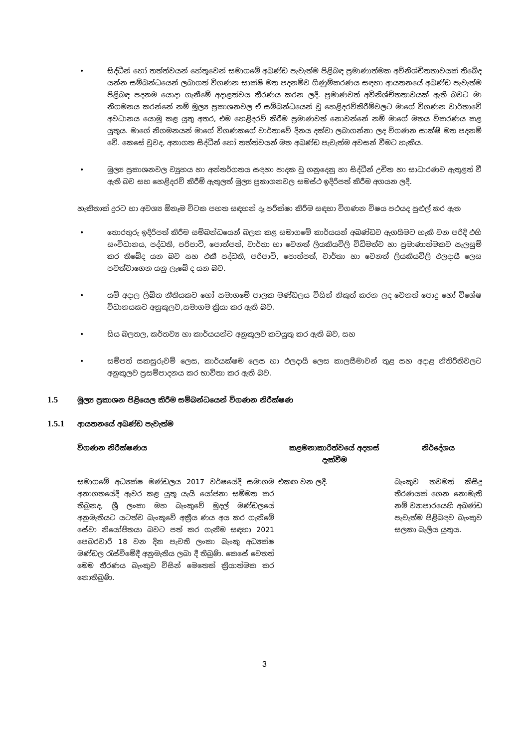• සිද්ධීන් හෝ තත්ත්වයන් හේතුවෙන් සමාගමේ අඛණ්ඩ පැවැත්ම පිළිබඳ ප්‍රමාණාත්මක අවිනිශ්චිතතාවයක් තිබේද යන්න සම්බන්ධයෙන් ලබාගත් විගණන සාක්ෂි මත පදනම්ව ගිණුම්කරණය සඳහා ආයතනයේ අඛණ්ඩ පැවැත්ම පිළිබඳ පදනම යොදා ගැනීමේ අදාළත්වය තීරණය කරන ලදී. ප්‍රමාණවත් අවිනිශ්චිතතාවයක් ඇති බවට මා නිගමනය කරන්නේ නම් මූල්‍ය ප්‍රකාශනවල ඒ සම්බන්ධයෙන් වූ හෙළිදරව්කිරීම්වලට මාගේ විගණන වාර්තාවේ අවධානය යොමු කළ යුතු අතර, එම හෙළිදරව් කිරීම ප්‍රමාණවත් නොවන්නේ නම් මාගේ මතය විකරණය කළ යුතුය. මාගේ නිගමනයන් මාගේ විගණකගේ වාර්තාවේ දිනය දක්වා ලබාගන්නා ලද විගණන සාක්ෂි මත පදනම් වේ. කෙසේ වුවද, අනාගත සිද්ධීන් හෝ තත්ත්වයන් මත අඛණ්ඩ පැවැත්ම අවසන් වීමට හැකිය.
• මූල්‍ය ප්‍රකාශනවල ව්‍යුහය හා අන්තර්ගතය සඳහා පාදක වූ ගනුදෙනු හා සිද්ධීන් උචිත හා සාධාරණව ඇතුළත් වී ඇති බව සහ හෙළිදරව් කිරීම් ඇතුලත් මූල්‍ය ප්‍රකාශනවල සමස්ථ ඉදිරිපත් කිරීම අගයන ලදී.
හැකිතාක් දුරට හා අවශ්‍ය ඕනෑම විටක පහත සඳහන් දෑ පරීක්ෂා කිරීම සඳහා විගණන විෂය පථයද පුළුල් කර ඇත
• තොරතුරු ඉදිරිපත් කිරීම සම්බන්ධයෙන් බලන කළ සමාගමේ කාර්යයන් අඛණ්ඩව ඇගයීමට හැකි වන පරිදි එහි සංවිධානය, පද්ධති, පරිපාටි, පොත්පත්, වාර්තා හා වෙනත් ලියකියවිලි විධිමත්ව හා ප්‍රමාණාත්මකව සැලසුම් කර තිබේද යන බව සහ එකී පද්ධති, පරිපාටි, පොත්පත්, වාර්තා හා වෙනත් ලියකියවිලි ඵලදායී ලෙස පවත්වාගෙන යනු ලැබේ ද යන බව.
• යම් අදාල ලිඛිත නීතියකට හෝ සමාගමේ පාලක මණ්ඩලය විසින් නිකුත් කරන ලද වෙනත් පොදු හෝ විශේෂ විධානයකට අනුකූලව,සමාගම ක්‍රියා කර ඇති බව.
• සිය බලතල, කර්තව්‍ය හා කාර්යයන්ට අනුකූලව කටයුතු කර ඇති බව, සහ
• සම්පත් සකසුරුවම් ලෙස, කාර්යක්ෂම ලෙස හා ඵලදායී ලෙස කාලසීමාවන් තුළ සහ අදාළ නීතිරීතිවලට අනුකූලව ප්‍රසම්පාදනය කර භාවිතා කර ඇති බව.
1.5 මූල්‍ය ප්‍රකාශන පිළියෙල කිරීම සම්බන්ධයෙන් විගණන නිරීක්ෂණ
1.5.1 ආයතනයේ අඛණ්ඩ පැවැත්ම
| විගණන නිරීක්ෂණය | කළමනාකාරිත්වයේ අදහස් දැක්වීම | නිර්දේශය |
| --- | --- | --- |
| සමාගමේ අධ්‍යක්ෂ මණ්ඩලය 2017 වර්ෂයේදී සමාගම අනාගතයේදී ඈවර කළ යුතු යැයි යෝජනා සම්මත කර තිබුනද, ශ්‍රී ලංකා මහ බැංකුවේ මුදල් මණ්ඩලයේ අනුමැතියට යටත්ව බැංකුවේ අක්‍රීය ණය අය කර ගැනීමේ සේවා නියෝජිතයා බවට පත් කර ගැනීම සඳහා 2021 පෙබරවාරි 18 වන දින පැවති ලංකා බැංකු අධ්‍යක්ෂ මණ්ඩල රැස්වීමේදී අනුමැතිය ලබා දී තිබුණි. කෙසේ වෙතත් මෙම තීරණය බැංකුව විසින් මෙතෙක් ක්‍රියාත්මක කර නොතිබුණි. | එකඟ වන ලදී. | බැංකුව තවමත් කිසිදු තීරණයක් ගෙන නොමැති නම් ව්‍යාපාරයෙහි අඛණ්ඩ පැවැත්ම පිළිබඳව බැංකුව සලකා බැලිය යුතුය. |
3